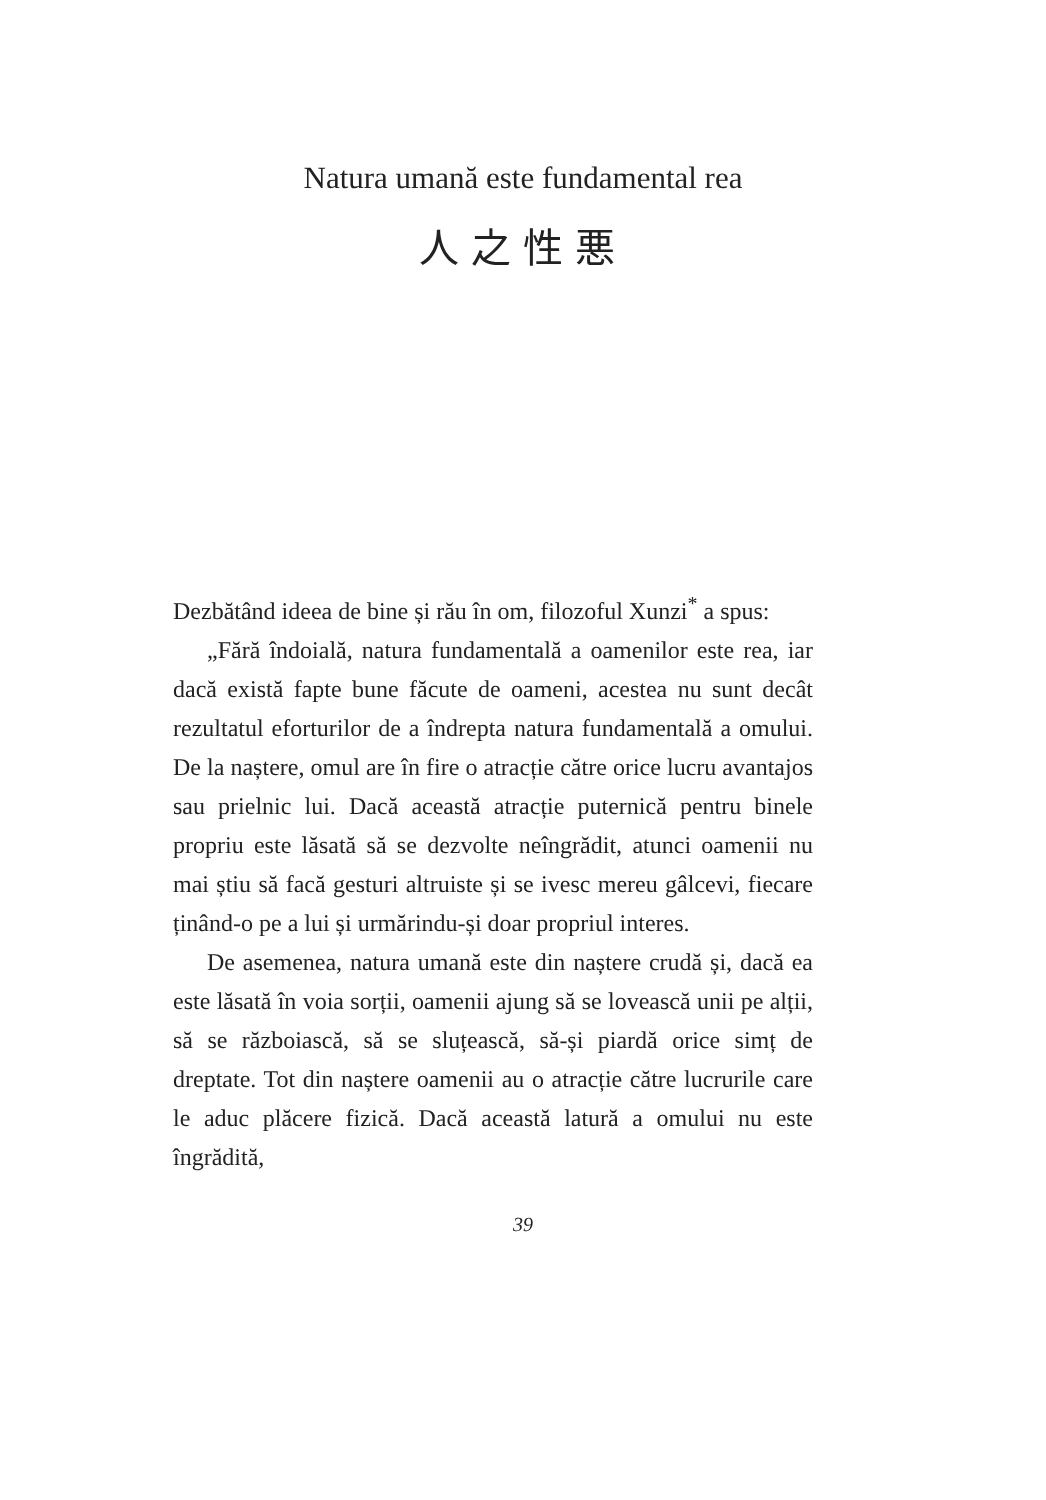Natura umană este fundamental rea
人之性悪
Dezbătând ideea de bine și rău în om, filozoful Xunzi<sup>*</sup> a spus:
„Fără îndoială, natura fundamentală a oamenilor este rea, iar dacă există fapte bune făcute de oameni, acestea nu sunt decât rezultatul eforturilor de a îndrepta natura fundamentală a omului. De la naștere, omul are în fire o atracție către orice lucru avantajos sau prielnic lui. Dacă această atracție puternică pentru binele propriu este lăsată să se dezvolte neîngrădit, atunci oamenii nu mai știu să facă gesturi altruiste și se ivesc mereu gâlcevi, fiecare ținând-o pe a lui și urmărindu-și doar propriul interes.
De asemenea, natura umană este din naștere crudă și, dacă ea este lăsată în voia sorții, oamenii ajung să se lovească unii pe alții, să se războiască, să se sluțească, să-și piardă orice simț de dreptate. Tot din naștere oamenii au o atracție către lucrurile care le aduc plăcere fizică. Dacă această latură a omului nu este îngrădită,
39